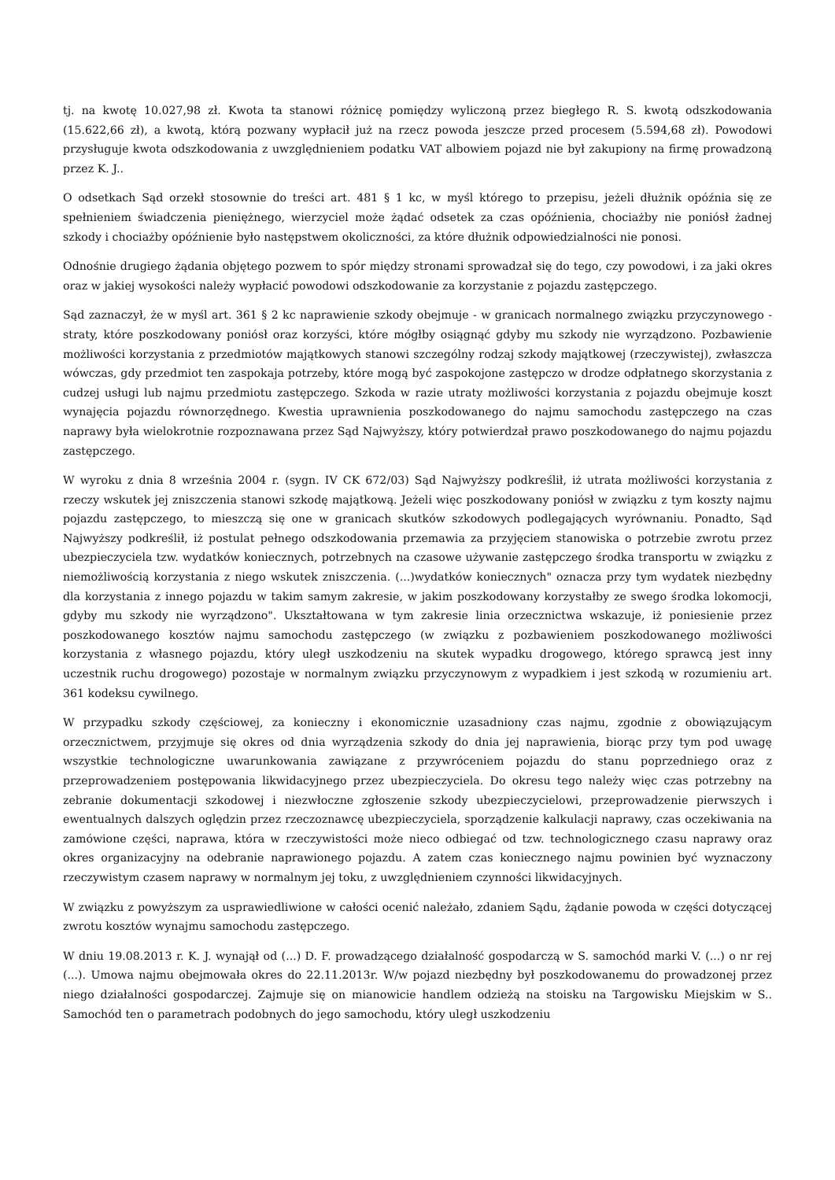tj. na kwotę 10.027,98 zł. Kwota ta stanowi różnicę pomiędzy wyliczoną przez biegłego R. S. kwotą odszkodowania (15.622,66 zł), a kwotą, którą pozwany wypłacił już na rzecz powoda jeszcze przed procesem (5.594,68 zł). Powodowi przysługuje kwota odszkodowania z uwzględnieniem podatku VAT albowiem pojazd nie był zakupiony na firmę prowadzoną przez K. J..
O odsetkach Sąd orzekł stosownie do treści art. 481 § 1 kc, w myśl którego to przepisu, jeżeli dłużnik opóźnia się ze spełnieniem świadczenia pieniężnego, wierzyciel może żądać odsetek za czas opóźnienia, chociażby nie poniósł żadnej szkody i chociażby opóźnienie było następstwem okoliczności, za które dłużnik odpowiedzialności nie ponosi.
Odnośnie drugiego żądania objętego pozwem to spór między stronami sprowadzał się do tego, czy powodowi, i za jaki okres oraz w jakiej wysokości należy wypłacić powodowi odszkodowanie za korzystanie z pojazdu zastępczego.
Sąd zaznaczył, że w myśl art. 361 § 2 kc naprawienie szkody obejmuje - w granicach normalnego związku przyczynowego - straty, które poszkodowany poniósł oraz korzyści, które mógłby osiągnąć gdyby mu szkody nie wyrządzono. Pozbawienie możliwości korzystania z przedmiotów majątkowych stanowi szczególny rodzaj szkody majątkowej (rzeczywistej), zwłaszcza wówczas, gdy przedmiot ten zaspokaja potrzeby, które mogą być zaspokojone zastępczo w drodze odpłatnego skorzystania z cudzej usługi lub najmu przedmiotu zastępczego. Szkoda w razie utraty możliwości korzystania z pojazdu obejmuje koszt wynajęcia pojazdu równorzędnego. Kwestia uprawnienia poszkodowanego do najmu samochodu zastępczego na czas naprawy była wielokrotnie rozpoznawana przez Sąd Najwyższy, który potwierdzał prawo poszkodowanego do najmu pojazdu zastępczego.
W wyroku z dnia 8 września 2004 r. (sygn. IV CK 672/03) Sąd Najwyższy podkreślił, iż utrata możliwości korzystania z rzeczy wskutek jej zniszczenia stanowi szkodę majątkową. Jeżeli więc poszkodowany poniósł w związku z tym koszty najmu pojazdu zastępczego, to mieszczą się one w granicach skutków szkodowych podlegających wyrównaniu. Ponadto, Sąd Najwyższy podkreślił, iż postulat pełnego odszkodowania przemawia za przyjęciem stanowiska o potrzebie zwrotu przez ubezpieczyciela tzw. wydatków koniecznych, potrzebnych na czasowe używanie zastępczego środka transportu w związku z niemożliwością korzystania z niego wskutek zniszczenia. (...)wydatków koniecznych" oznacza przy tym wydatek niezbędny dla korzystania z innego pojazdu w takim samym zakresie, w jakim poszkodowany korzystałby ze swego środka lokomocji, gdyby mu szkody nie wyrządzono". Ukształtowana w tym zakresie linia orzecznictwa wskazuje, iż poniesienie przez poszkodowanego kosztów najmu samochodu zastępczego (w związku z pozbawieniem poszkodowanego możliwości korzystania z własnego pojazdu, który uległ uszkodzeniu na skutek wypadku drogowego, którego sprawcą jest inny uczestnik ruchu drogowego) pozostaje w normalnym związku przyczynowym z wypadkiem i jest szkodą w rozumieniu art. 361 kodeksu cywilnego.
W przypadku szkody częściowej, za konieczny i ekonomicznie uzasadniony czas najmu, zgodnie z obowiązującym orzecznictwem, przyjmuje się okres od dnia wyrządzenia szkody do dnia jej naprawienia, biorąc przy tym pod uwagę wszystkie technologiczne uwarunkowania zawiązane z przywróceniem pojazdu do stanu poprzedniego oraz z przeprowadzeniem postępowania likwidacyjnego przez ubezpieczyciela. Do okresu tego należy więc czas potrzebny na zebranie dokumentacji szkodowej i niezwłoczne zgłoszenie szkody ubezpieczycielowi, przeprowadzenie pierwszych i ewentualnych dalszych oględzin przez rzeczoznawcę ubezpieczyciela, sporządzenie kalkulacji naprawy, czas oczekiwania na zamówione części, naprawa, która w rzeczywistości może nieco odbiegać od tzw. technologicznego czasu naprawy oraz okres organizacyjny na odebranie naprawionego pojazdu. A zatem czas koniecznego najmu powinien być wyznaczony rzeczywistym czasem naprawy w normalnym jej toku, z uwzględnieniem czynności likwidacyjnych.
W związku z powyższym za usprawiedliwione w całości ocenić należało, zdaniem Sądu, żądanie powoda w części dotyczącej zwrotu kosztów wynajmu samochodu zastępczego.
W dniu 19.08.2013 r. K. J. wynajął od (...) D. F. prowadzącego działalność gospodarczą w S. samochód marki V. (...) o nr rej (...). Umowa najmu obejmowała okres do 22.11.2013r. W/w pojazd niezbędny był poszkodowanemu do prowadzonej przez niego działalności gospodarczej. Zajmuje się on mianowicie handlem odzieżą na stoisku na Targowisku Miejskim w S.. Samochód ten o parametrach podobnych do jego samochodu, który uległ uszkodzeniu